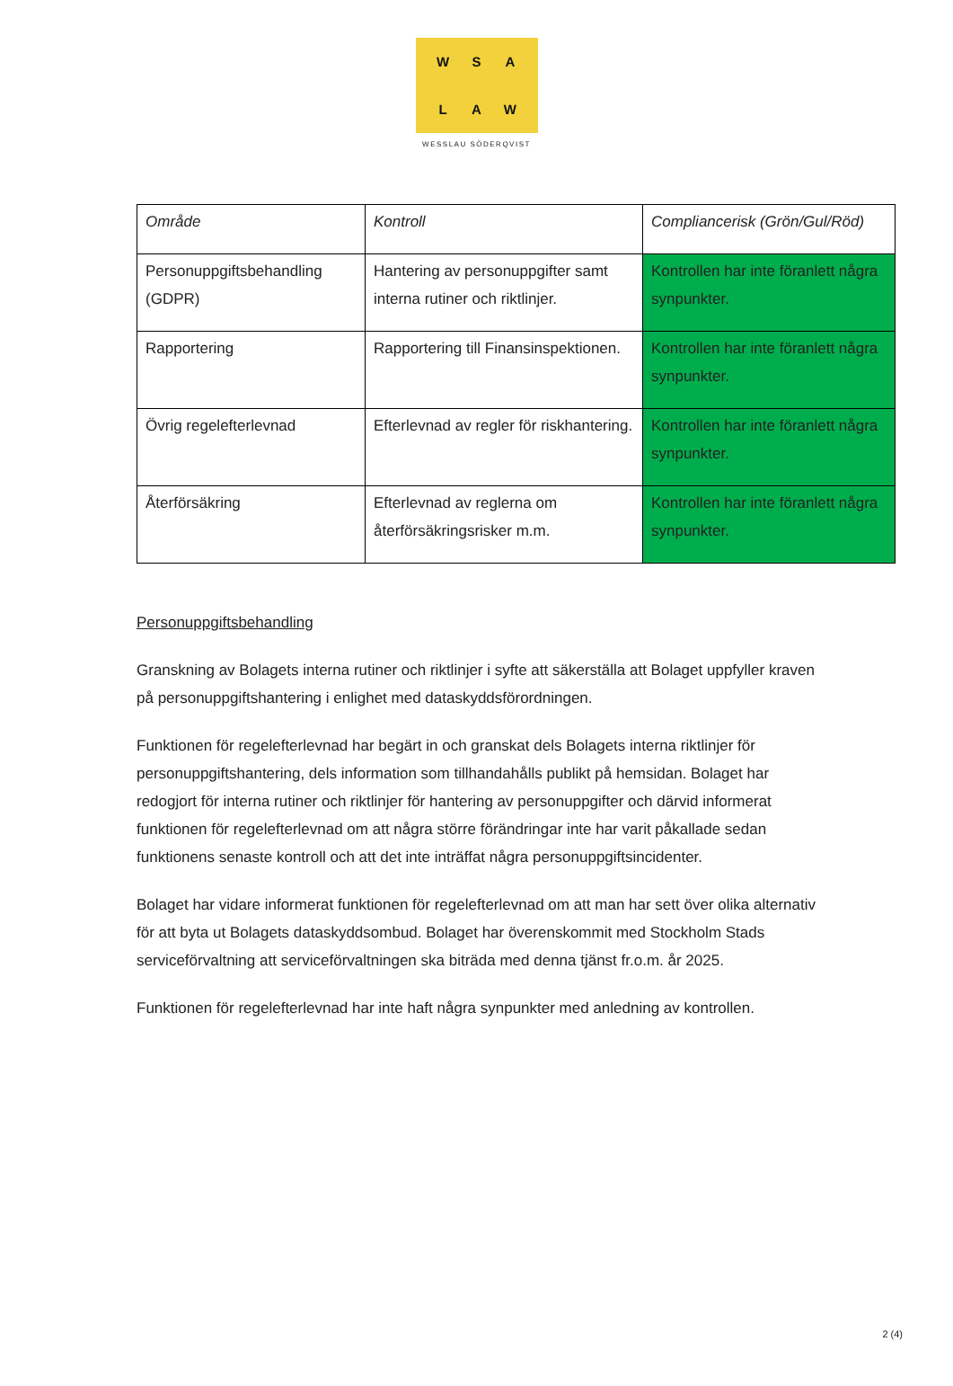WSALAW
WESSLAU SÖDERQVIST
| Område | Kontroll | Compliancerisk (Grön/Gul/Röd) |
| --- | --- | --- |
| Personuppgiftsbehandling (GDPR) | Hantering av personuppgifter samt interna rutiner och riktlinjer. | Kontrollen har inte föranlett några synpunkter. |
| Rapportering | Rapportering till Finansinspektionen. | Kontrollen har inte föranlett några synpunkter. |
| Övrig regelefterlevnad | Efterlevnad av regler för riskhantering. | Kontrollen har inte föranlett några synpunkter. |
| Återförsäkring | Efterlevnad av reglerna om återförsäkringsrisker m.m. | Kontrollen har inte föranlett några synpunkter. |
Personuppgiftsbehandling
Granskning av Bolagets interna rutiner och riktlinjer i syfte att säkerställa att Bolaget uppfyller kraven på personuppgiftshantering i enlighet med dataskyddsförordningen.
Funktionen för regelefterlevnad har begärt in och granskat dels Bolagets interna riktlinjer för personuppgiftshantering, dels information som tillhandahålls publikt på hemsidan. Bolaget har redogjort för interna rutiner och riktlinjer för hantering av personuppgifter och därvid informerat funktionen för regelefterlevnad om att några större förändringar inte har varit påkallade sedan funktionens senaste kontroll och att det inte inträffat några personuppgiftsincidenter.
Bolaget har vidare informerat funktionen för regelefterlevnad om att man har sett över olika alternativ för att byta ut Bolagets dataskyddsombud. Bolaget har överenskommit med Stockholm Stads serviceförvaltning att serviceförvaltningen ska biträda med denna tjänst fr.o.m. år 2025.
Funktionen för regelefterlevnad har inte haft några synpunkter med anledning av kontrollen.
2 (4)